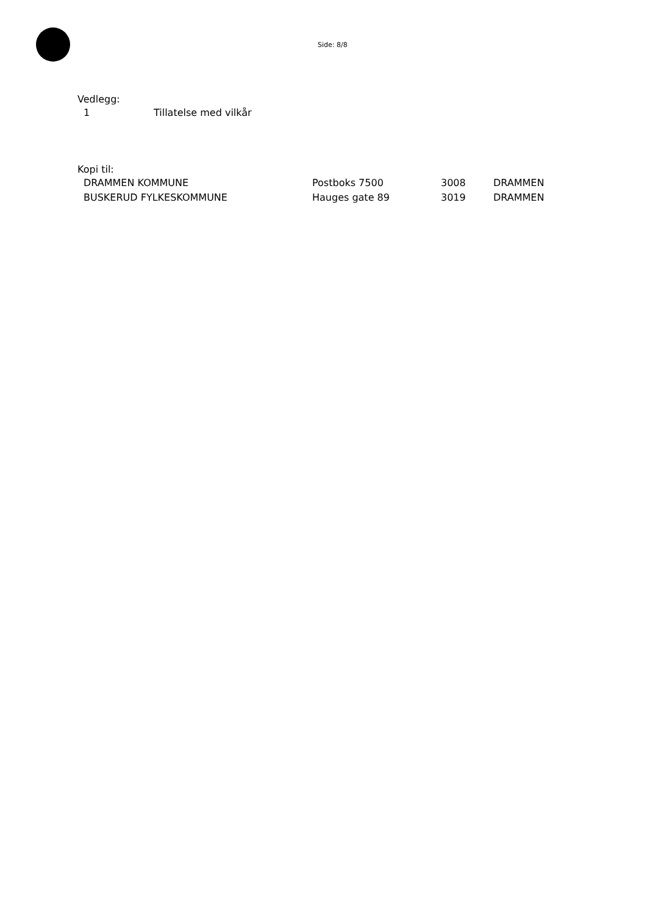Side: 8/8
Vedlegg:
| 1 | Tillatelse med vilkår |
Kopi til:
| DRAMMEN KOMMUNE | Postboks 7500 | 3008 | DRAMMEN |
| BUSKERUD FYLKESKOMMUNE | Hauges gate 89 | 3019 | DRAMMEN |